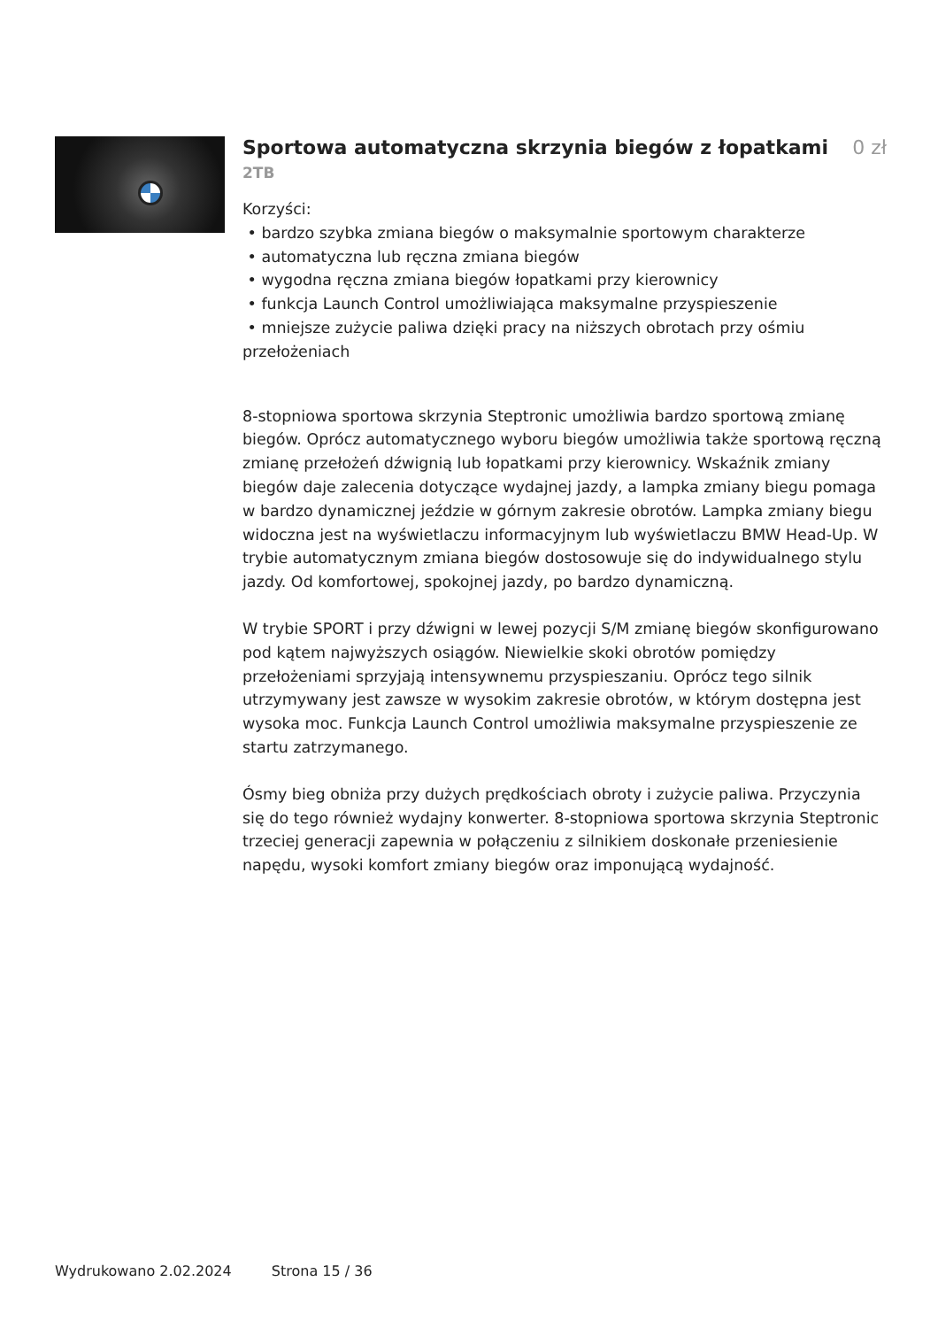Sportowa automatyczna skrzynia biegów z łopatkami 0 zł
2TB
Korzyści:
• bardzo szybka zmiana biegów o maksymalnie sportowym charakterze
• automatyczna lub ręczna zmiana biegów
• wygodna ręczna zmiana biegów łopatkami przy kierownicy
• funkcja Launch Control umożliwiająca maksymalne przyspieszenie
• mniejsze zużycie paliwa dzięki pracy na niższych obrotach przy ośmiu przełożeniach
8-stopniowa sportowa skrzynia Steptronic umożliwia bardzo sportową zmianę biegów. Oprócz automatycznego wyboru biegów umożliwia także sportową ręczną zmianę przełożeń dźwignią lub łopatkami przy kierownicy. Wskaźnik zmiany biegów daje zalecenia dotyczące wydajnej jazdy, a lampka zmiany biegu pomaga w bardzo dynamicznej jeździe w górnym zakresie obrotów. Lampka zmiany biegu widoczna jest na wyświetlaczu informacyjnym lub wyświetlaczu BMW Head-Up. W trybie automatycznym zmiana biegów dostosowuje się do indywidualnego stylu jazdy. Od komfortowej, spokojnej jazdy, po bardzo dynamiczną.
W trybie SPORT i przy dźwigni w lewej pozycji S/M zmianę biegów skonfigurowano pod kątem najwyższych osiągów. Niewielkie skoki obrotów pomiędzy przełożeniami sprzyjają intensywnemu przyspieszaniu. Oprócz tego silnik utrzymywany jest zawsze w wysokim zakresie obrotów, w którym dostępna jest wysoka moc. Funkcja Launch Control umożliwia maksymalne przyspieszenie ze startu zatrzymanego.
Ósmy bieg obniża przy dużych prędkościach obroty i zużycie paliwa. Przyczynia się do tego również wydajny konwerter. 8-stopniowa sportowa skrzynia Steptronic trzeciej generacji zapewnia w połączeniu z silnikiem doskonałe przeniesienie napędu, wysoki komfort zmiany biegów oraz imponującą wydajność.
Wydrukowano 2.02.2024 Strona 15 / 36